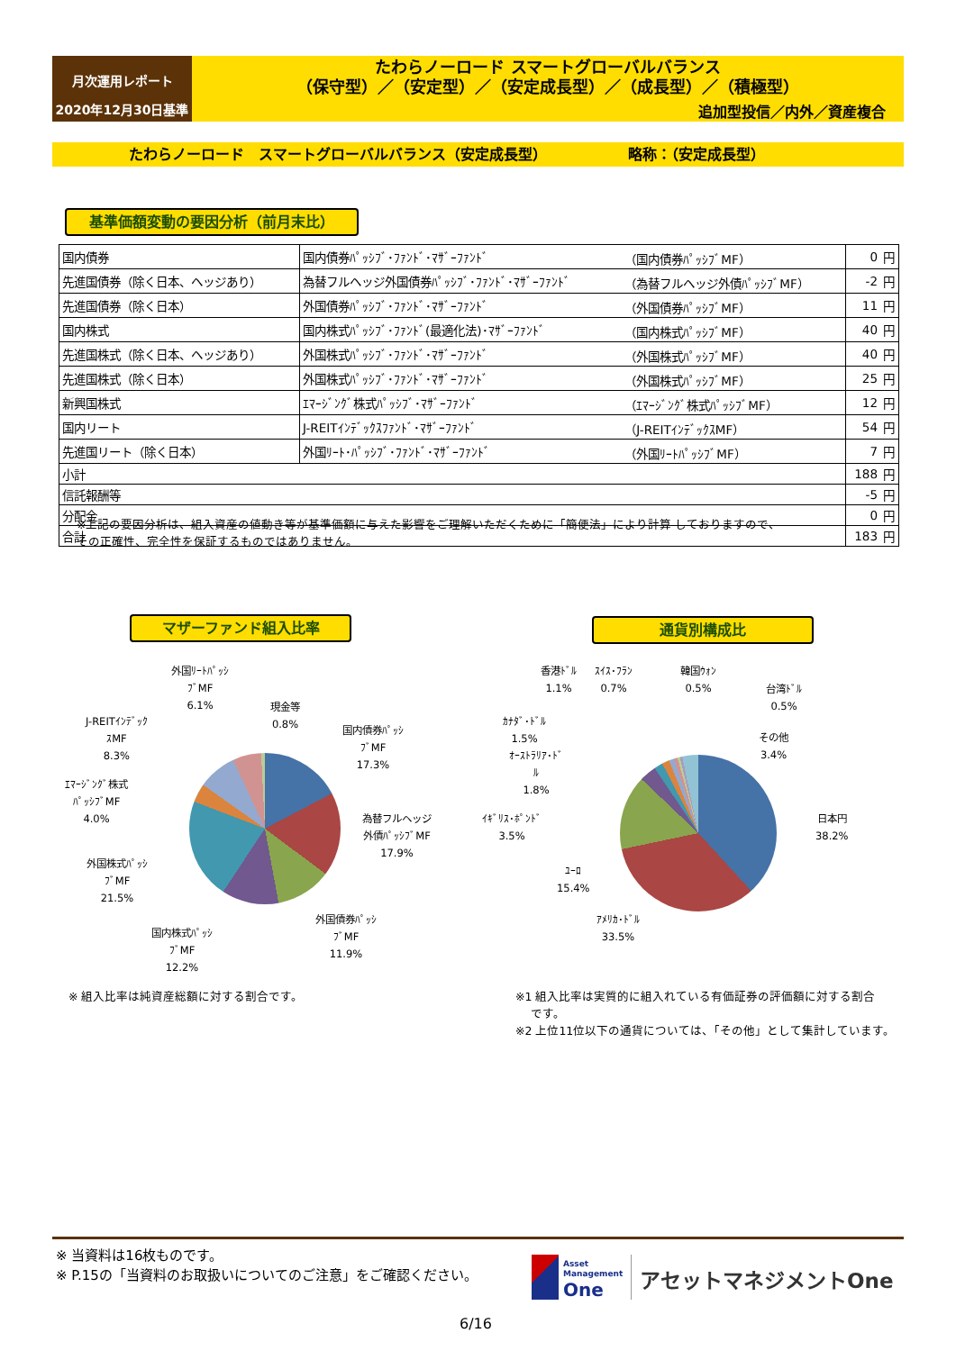月次運用レポート
2020年12月30日基準
たわらノーロード スマートグローバルバランス
（保守型）／（安定型）／（安定成長型）／（成長型）／（積極型）
追加型投信／内外／資産複合
たわらノーロード　スマートグローバルバランス（安定成長型） 略称：（安定成長型）
基準価額変動の要因分析（前月末比）
| 国内債券 | 国内債券ﾊﾟｯｼﾌﾞ･ﾌｧﾝﾄﾞ･ﾏｻﾞｰﾌｧﾝﾄﾞ | （国内債券ﾊﾟｯｼﾌﾞMF） | 0 | 円 |
| 先進国債券（除く日本、ヘッジあり） | 為替フルヘッジ外国債券ﾊﾟｯｼﾌﾞ･ﾌｧﾝﾄﾞ･ﾏｻﾞｰﾌｧﾝﾄﾞ | （為替フルヘッジ外債ﾊﾟｯｼﾌﾞMF） | -2 | 円 |
| 先進国債券（除く日本） | 外国債券ﾊﾟｯｼﾌﾞ･ﾌｧﾝﾄﾞ･ﾏｻﾞｰﾌｧﾝﾄﾞ | （外国債券ﾊﾟｯｼﾌﾞMF） | 11 | 円 |
| 国内株式 | 国内株式ﾊﾟｯｼﾌﾞ･ﾌｧﾝﾄﾞ(最適化法)･ﾏｻﾞｰﾌｧﾝﾄﾞ | （国内株式ﾊﾟｯｼﾌﾞMF） | 40 | 円 |
| 先進国株式（除く日本、ヘッジあり） | 外国株式ﾊﾟｯｼﾌﾞ･ﾌｧﾝﾄﾞ･ﾏｻﾞｰﾌｧﾝﾄﾞ | （外国株式ﾊﾟｯｼﾌﾞMF） | 40 | 円 |
| 先進国株式（除く日本） | 外国株式ﾊﾟｯｼﾌﾞ･ﾌｧﾝﾄﾞ･ﾏｻﾞｰﾌｧﾝﾄﾞ | （外国株式ﾊﾟｯｼﾌﾞMF） | 25 | 円 |
| 新興国株式 | ｴﾏｰｼﾞﾝｸﾞ株式ﾊﾟｯｼﾌﾞ･ﾏｻﾞｰﾌｧﾝﾄﾞ | （ｴﾏｰｼﾞﾝｸﾞ株式ﾊﾟｯｼﾌﾞMF） | 12 | 円 |
| 国内リート | J-REITｲﾝﾃﾞｯｸｽﾌｧﾝﾄﾞ･ﾏｻﾞｰﾌｧﾝﾄﾞ | （J-REITｲﾝﾃﾞｯｸｽMF） | 54 | 円 |
| 先進国リート（除く日本） | 外国ﾘｰﾄ･ﾊﾟｯｼﾌﾞ･ﾌｧﾝﾄﾞ･ﾏｻﾞｰﾌｧﾝﾄﾞ | （外国ﾘｰﾄﾊﾟｯｼﾌﾞMF） | 7 | 円 |
| 小計 | | | 188 | 円 |
| 信託報酬等 | | | -5 | 円 |
| 分配金 | | | 0 | 円 |
| 合計 | | | 183 | 円 |
※上記の要因分析は、組入資産の値動き等が基準価額に与えた影響をご理解いただくために「簡便法」により計算 しておりますので、
その正確性、完全性を保証するものではありません。
マザーファンド組入比率 通貨別構成比
外国ﾘｰﾄﾊﾟｯｼ
ﾌﾞMF
6.1%
現金等
0.8%
J-REITｲﾝﾃﾞｯｸ
ｽMF
8.3%
国内債券ﾊﾟｯｼ
ﾌﾞMF
17.3%
ｴﾏｰｼﾞﾝｸﾞ株式
ﾊﾟｯｼﾌﾞMF
4.0%
為替フルヘッジ
外債ﾊﾟｯｼﾌﾞMF
17.9%
外国株式ﾊﾟｯｼ
ﾌﾞMF
21.5%
外国債券ﾊﾟｯｼ
ﾌﾞMF
11.9%
国内株式ﾊﾟｯｼ
ﾌﾞMF
12.2%
香港ﾄﾞﾙ
1.1%
ｽｲｽ･ﾌﾗﾝ
0.7%
韓国ｳｫﾝ
0.5%
台湾ﾄﾞﾙ
0.5%
ｶﾅﾀﾞ･ﾄﾞﾙ
1.5%
その他
3.4%
ｵｰｽﾄﾗﾘｱ･ﾄﾞ
ﾙ
1.8%
ｲｷﾞﾘｽ･ﾎﾟﾝﾄﾞ
3.5%
日本円
38.2%
ﾕｰﾛ
15.4%
ｱﾒﾘｶ･ﾄﾞﾙ
33.5%
※ 組入比率は純資産総額に対する割合です。
※1 組入比率は実質的に組入れている有価証券の評価額に対する割合
　 です。
※2 上位11位以下の通貨については、「その他」として集計しています。
※ 当資料は16枚ものです。
※ P.15の「当資料のお取扱いについてのご注意」をご確認ください。
Asset
Management
One
アセットマネジメントOne
6/16